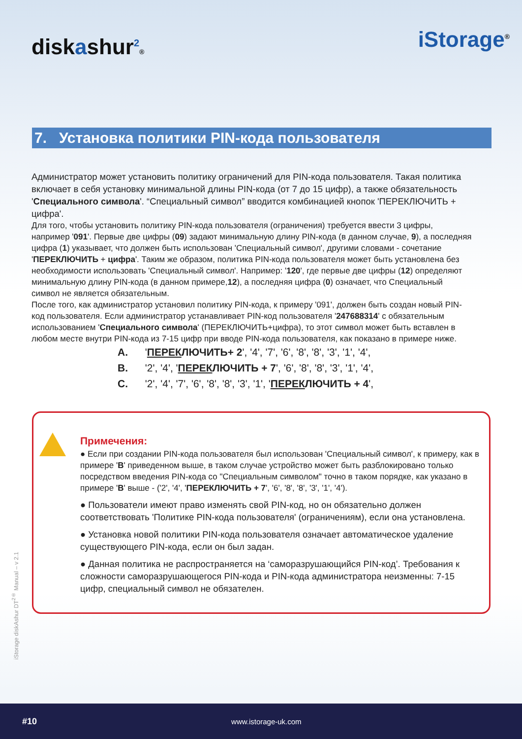diskashur<sup>2</sup>®
iStorage<sup>®</sup>
7. Установка политики PIN-кода пользователя
Администратор может установить политику ограничений для PIN-кода пользователя. Такая политика включает в себя установку минимальной длины PIN-кода (от 7 до 15 цифр), а также обязательность 'Специального символа'. “Специальный символ” вводится комбинацией кнопок 'ПЕРЕКЛЮЧИТЬ + цифра'.
Для того, чтобы установить политику PIN-кода пользователя (ограничения) требуется ввести 3 цифры, например '091'. Первые две цифры (09) задают минимальную длину PIN-кода (в данном случае, 9), а последняя цифра (1) указывает, что должен быть использован 'Специальный символ', другими словами - сочетание 'ПЕРЕКЛЮЧИТЬ + цифра'. Таким же образом, политика PIN-кода пользователя может быть установлена без необходимости использовать 'Специальный символ'. Например: '120', где первые две цифры (12) определяют минимальную длину PIN-кода (в данном примере,12), а последняя цифра (0) означает, что Специальный символ не является обязательным.
После того, как администратор установил политику PIN-кода, к примеру '091', должен быть создан новый PIN-код пользователя. Если администратор устанавливает PIN-код пользователя '247688314' с обязательным использованием 'Специального символа' (ПЕРЕКЛЮЧИТЬ+цифра), то этот символ может быть вставлен в любом месте внутри PIN-кода из 7-15 цифр при вводе PIN-кода пользователя, как показано в примере ниже.
A. 'ПЕРЕКЛЮЧИТЬ+ 2', '4', '7', '6', '8', '8', '3', '1', '4',
B. '2', '4', 'ПЕРЕКЛЮЧИТЬ + 7', '6', '8', '8', '3', '1', '4',
C. '2', '4', '7', '6', '8', '8', '3', '1', 'ПЕРЕКЛЮЧИТЬ + 4',
Примечения:
● Если при создании PIN-кода пользователя был использован 'Специальный символ', к примеру, как в примере 'B' приведенном выше, в таком случае устройство может быть разблокировано только посредством введения PIN-кода со "Специальным символом" точно в таком порядке, как указано в примере 'B' выше - ('2', '4', 'ПЕРЕКЛЮЧИТЬ + 7', '6', '8', '8', '3', '1', '4').
● Пользователи имеют право изменять свой PIN-код, но он обязательно должен соответствовать 'Политике PIN-кода пользователя' (ограничениям), если она установлена.
● Установка новой политики PIN-кода пользователя означает автоматическое удаление существующего PIN-кода, если он был задан.
● Данная политика не распространяется на ‘саморазрушающийся PIN-код’. Требования к сложности саморазрушающегося PIN-кода и PIN-кода администратора неизменны: 7-15 цифр, специальный символ не обязателен.
iStorage diskAshur DT<sup>2®</sup> Manual – v 2.1
#10 www.istorage-uk.com